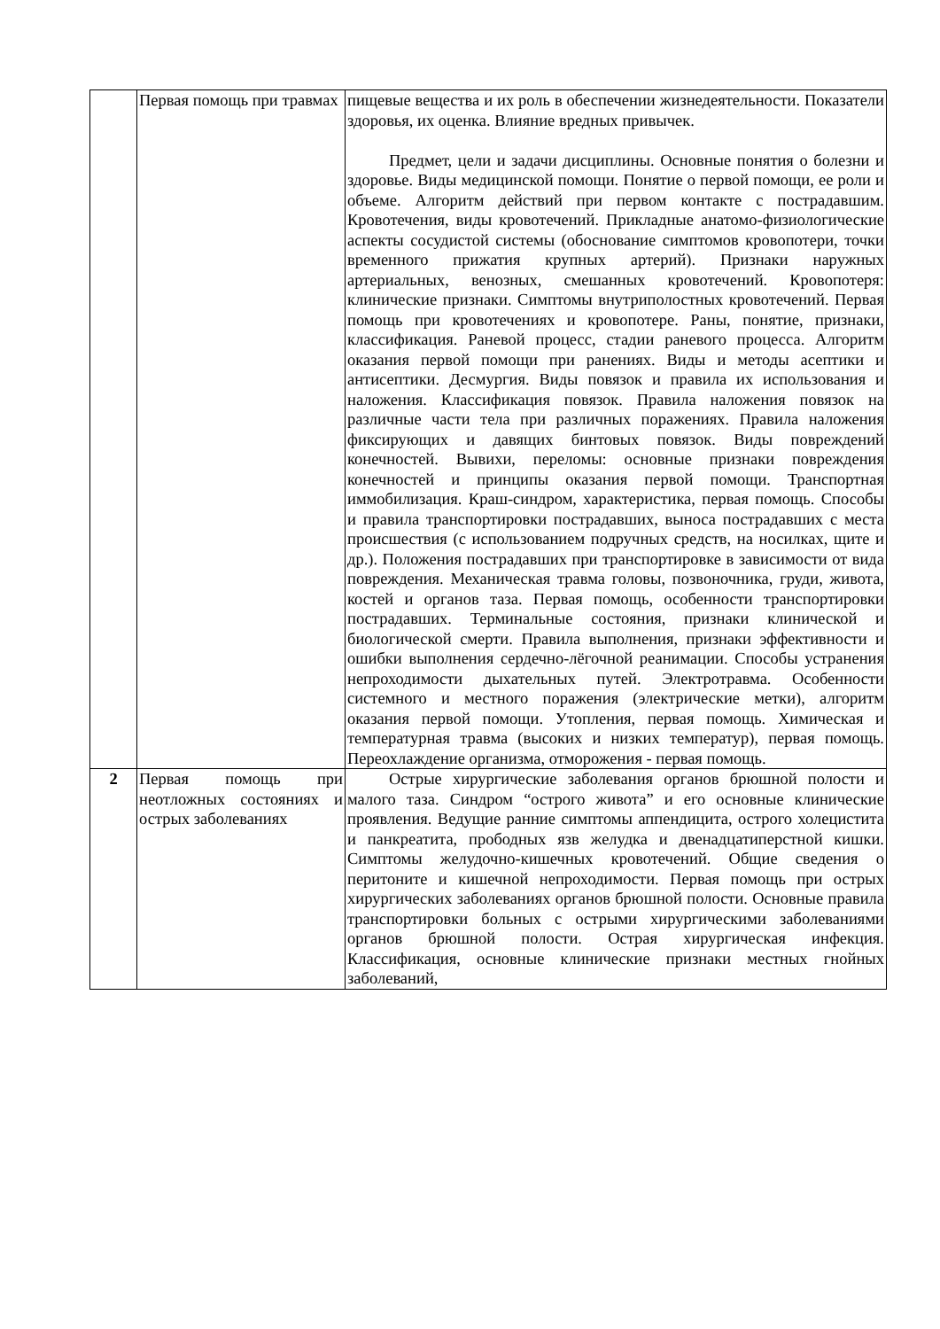| | Первая помощь при травмах | пищевые вещества и их роль в обеспечении жизнедеятельности. Показатели здоровья, их оценка. Влияние вредных привычек. Предмет, цели и задачи дисциплины. Основные понятия о болезни и здоровье. Виды медицинской помощи. Понятие о первой помощи, ее роли и объеме. Алгоритм действий при первом контакте с пострадавшим. Кровотечения, виды кровотечений. Прикладные анатомо-физиологические аспекты сосудистой системы (обоснование симптомов кровопотери, точки временного прижатия крупных артерий). Признаки наружных артериальных, венозных, смешанных кровотечений. Кровопотеря: клинические признаки. Симптомы внутриполостных кровотечений. Первая помощь при кровотечениях и кровопотере. Раны, понятие, признаки, классификация. Раневой процесс, стадии раневого процесса. Алгоритм оказания первой помощи при ранениях. Виды и методы асептики и антисептики. Десмургия. Виды повязок и правила их использования и наложения. Классификация повязок. Правила наложения повязок на различные части тела при различных поражениях. Правила наложения фиксирующих и давящих бинтовых повязок. Виды повреждений конечностей. Вывихи, переломы: основные признаки повреждения конечностей и принципы оказания первой помощи. Транспортная иммобилизация. Краш-синдром, характеристика, первая помощь. Способы и правила транспортировки пострадавших, выноса пострадавших с места происшествия (с использованием подручных средств, на носилках, щите и др.). Положения пострадавших при транспортировке в зависимости от вида повреждения. Механическая травма головы, позвоночника, груди, живота, костей и органов таза. Первая помощь, особенности транспортировки пострадавших. Терминальные состояния, признаки клинической и биологической смерти. Правила выполнения, признаки эффективности и ошибки выполнения сердечно-лёгочной реанимации. Способы устранения непроходимости дыхательных путей. Электротравма. Особенности системного и местного поражения (электрические метки), алгоритм оказания первой помощи. Утопления, первая помощь. Химическая и температурная травма (высоких и низких температур), первая помощь. Переохлаждение организма, отморожения - первая помощь. |
| 2 | Первая помощь при неотложных состояниях и острых заболеваниях | Острые хирургические заболевания органов брюшной полости и малого таза. Синдром “острого живота” и его основные клинические проявления. Ведущие ранние симптомы аппендицита, острого холецистита и панкреатита, прободных язв желудка и двенадцатиперстной кишки. Симптомы желудочно-кишечных кровотечений. Общие сведения о перитоните и кишечной непроходимости. Первая помощь при острых хирургических заболеваниях органов брюшной полости. Основные правила транспортировки больных с острыми хирургическими заболеваниями органов брюшной полости. Острая хирургическая инфекция. Классификация, основные клинические признаки местных гнойных заболеваний, |